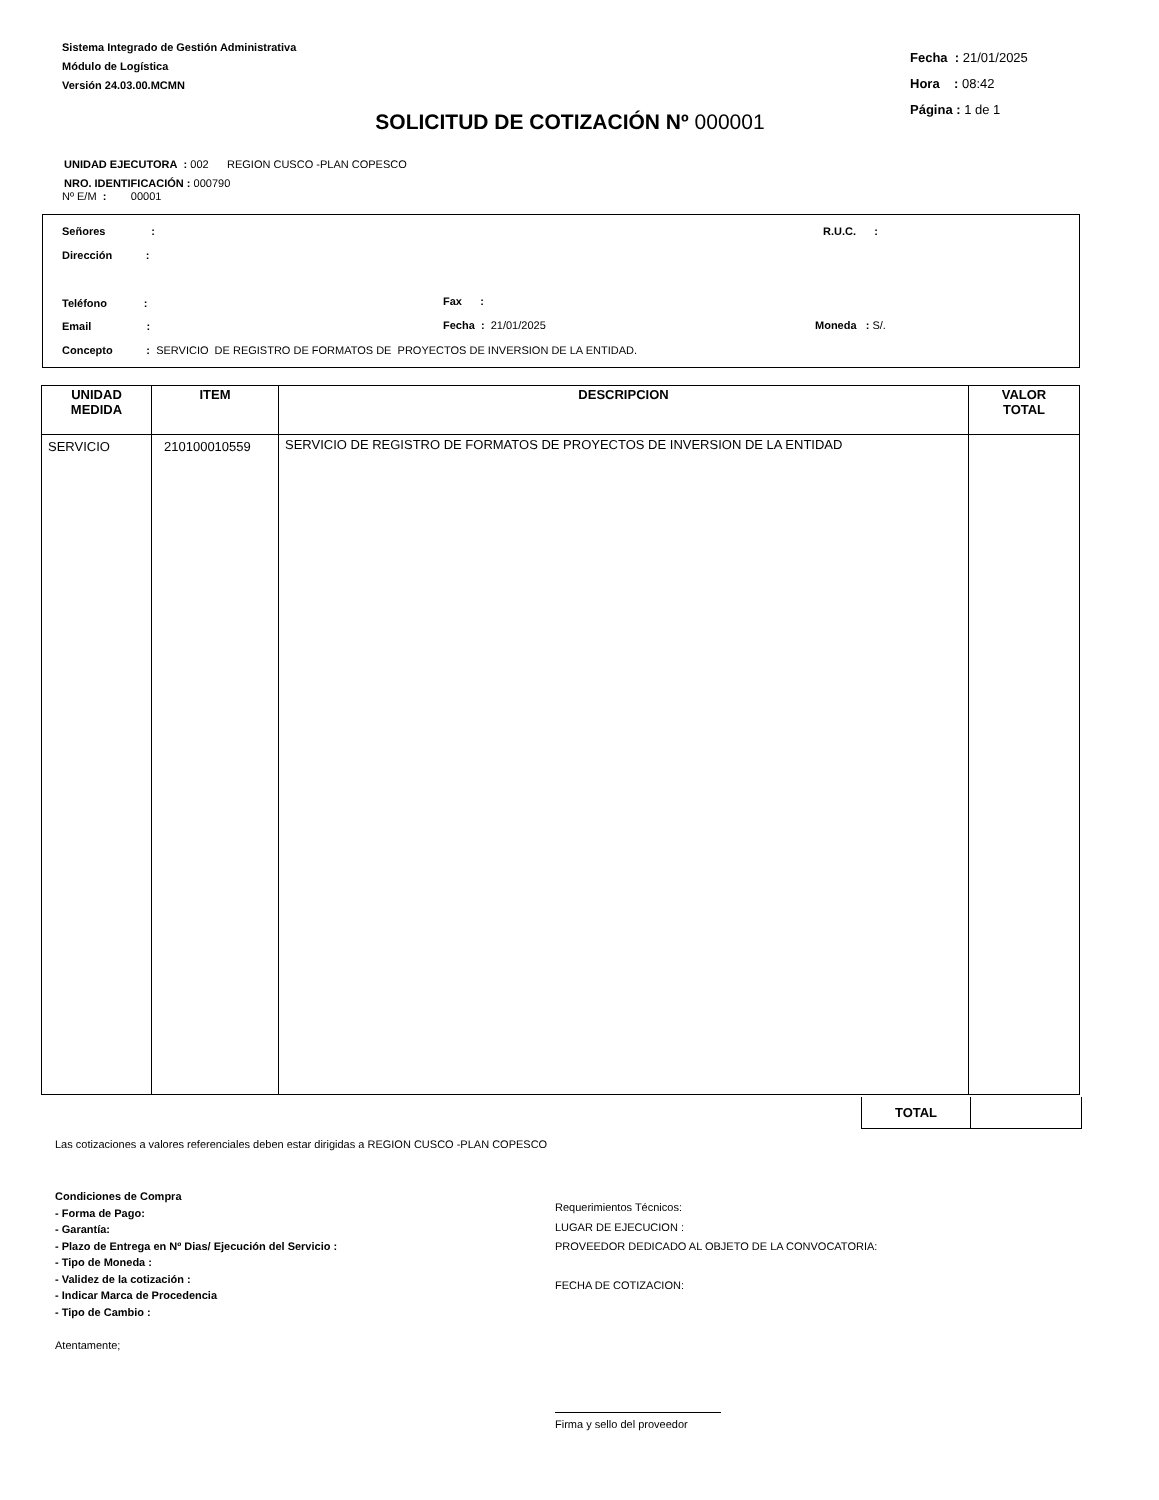Sistema Integrado de Gestión Administrativa
Módulo de Logística
Versión 24.03.00.MCMN
Fecha : 21/01/2025
Hora : 08:42
Página : 1 de 1
SOLICITUD DE COTIZACIÓN Nº 000001
UNIDAD EJECUTORA : 002 REGION CUSCO -PLAN COPESCO
NRO. IDENTIFICACIÓN : 000790
Nº E/M : 00001
Señores : R.U.C. :
Dirección :
Teléfono : Fax :
Email : Fecha : 21/01/2025 Moneda : S/.
Concepto : SERVICIO DE REGISTRO DE FORMATOS DE PROYECTOS DE INVERSION DE LA ENTIDAD.
| UNIDAD MEDIDA | ITEM | DESCRIPCION | VALOR TOTAL |
| --- | --- | --- | --- |
| SERVICIO | 210100010559 | SERVICIO DE REGISTRO DE FORMATOS DE PROYECTOS DE INVERSION DE LA ENTIDAD | |
TOTAL
Las cotizaciones a valores referenciales deben estar dirigidas a REGION CUSCO -PLAN COPESCO
Condiciones de Compra
- Forma de Pago:
- Garantía:
- Plazo de Entrega en Nº Dias/ Ejecución del Servicio :
- Tipo de Moneda :
- Validez de la cotización :
- Indicar Marca de Procedencia
- Tipo de Cambio :
Atentamente;
Requerimientos Técnicos:
LUGAR DE EJECUCION :
PROVEEDOR DEDICADO AL OBJETO DE LA CONVOCATORIA:
FECHA DE COTIZACION:
Firma y sello del proveedor